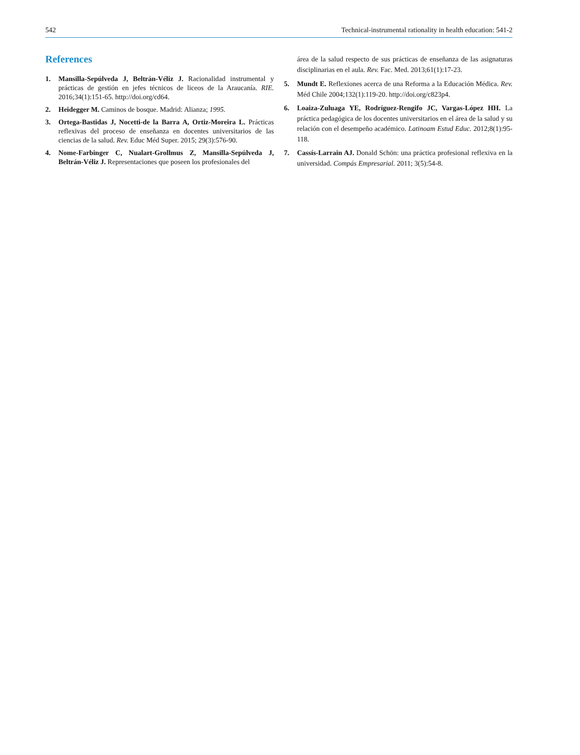542 Technical-instrumental rationality in health education: 541-2
References
1. Mansilla-Sepúlveda J, Beltrán-Véliz J. Racionalidad instrumental y prácticas de gestión en jefes técnicos de liceos de la Araucanía. RIE. 2016;34(1):151-65. http://doi.org/cd64.
2. Heidegger M. Caminos de bosque. Madrid: Alianza; 1995.
3. Ortega-Bastidas J, Nocetti-de la Barra A, Ortiz-Moreira L. Prácticas reflexivas del proceso de enseñanza en docentes universitarios de las ciencias de la salud. Rev. Educ Méd Super. 2015; 29(3):576-90.
4. Nome-Farbinger C, Nualart-Grollmus Z, Mansilla-Sepúlveda J, Beltrán-Véliz J. Representaciones que poseen los profesionales del
área de la salud respecto de sus prácticas de enseñanza de las asignaturas disciplinarias en el aula. Rev. Fac. Med. 2013;61(1):17-23.
5. Mundt E. Reflexiones acerca de una Reforma a la Educación Médica. Rev. Méd Chile 2004;132(1):119-20. http://doi.org/c823p4.
6. Loaiza-Zuluaga YE, Rodríguez-Rengifo JC, Vargas-López HH. La práctica pedagógica de los docentes universitarios en el área de la salud y su relación con el desempeño académico. Latinoam Estud Educ. 2012;8(1):95-118.
7. Cassís-Larrain AJ. Donald Schön: una práctica profesional reflexiva en la universidad. Compás Empresarial. 2011; 3(5):54-8.